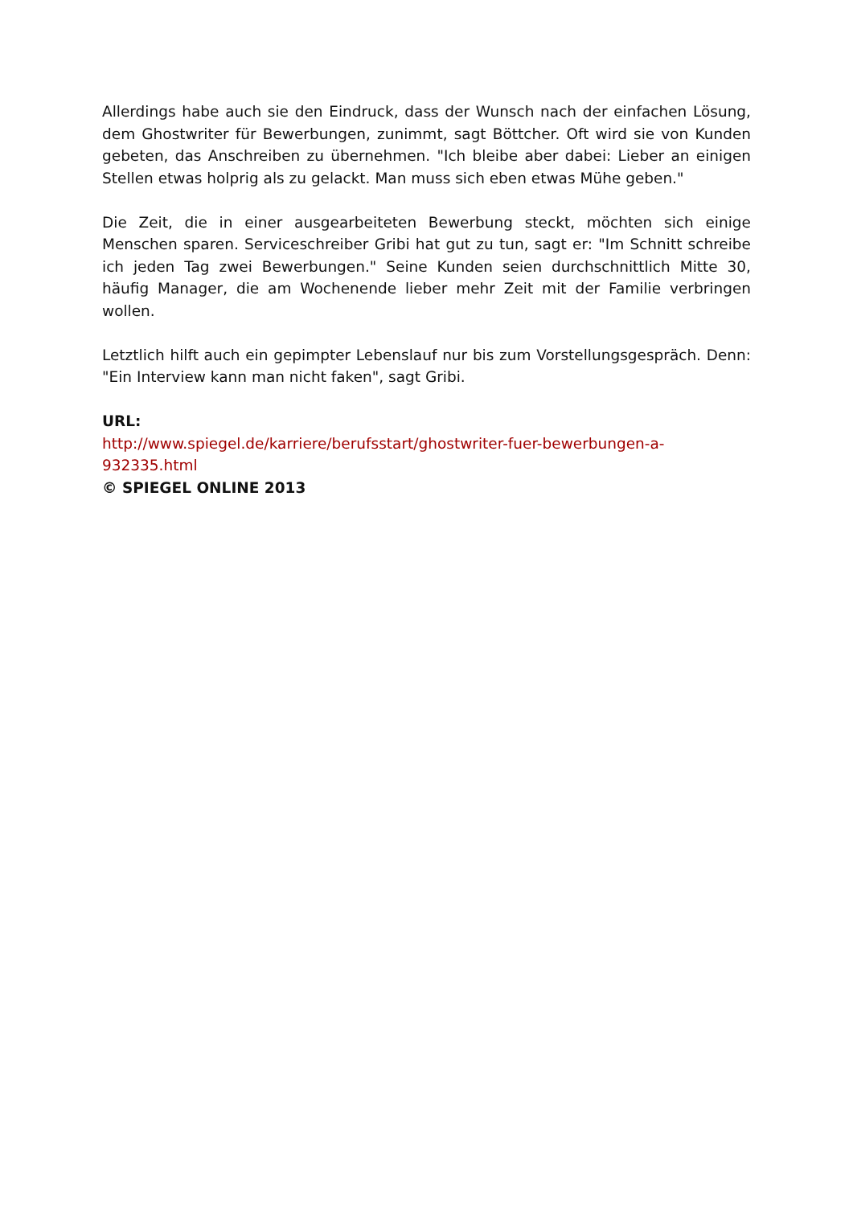Allerdings habe auch sie den Eindruck, dass der Wunsch nach der einfachen Lö­sung, dem Ghostwriter für Bewerbungen, zunimmt, sagt Böttcher. Oft wird sie von Kunden gebeten, das Anschreiben zu übernehmen. "Ich bleibe aber dabei: Lieber an einigen Stellen etwas holprig als zu gelackt. Man muss sich eben etwas Mühe geben."
Die Zeit, die in einer ausgearbeiteten Bewerbung steckt, möchten sich einige Menschen sparen. Serviceschreiber Gribi hat gut zu tun, sagt er: "Im Schnitt schreibe ich jeden Tag zwei Bewerbungen." Seine Kunden seien durchschnittlich Mitte 30, häufig Manager, die am Wochenende lieber mehr Zeit mit der Familie verbringen wollen.
Letztlich hilft auch ein gepimpter Lebenslauf nur bis zum Vorstellungsgespräch. Denn: "Ein Interview kann man nicht faken", sagt Gribi.
URL:
http://www.spiegel.de/karriere/berufsstart/ghostwriter-fuer-bewerbungen-a-
932335.html
© SPIEGEL ONLINE 2013